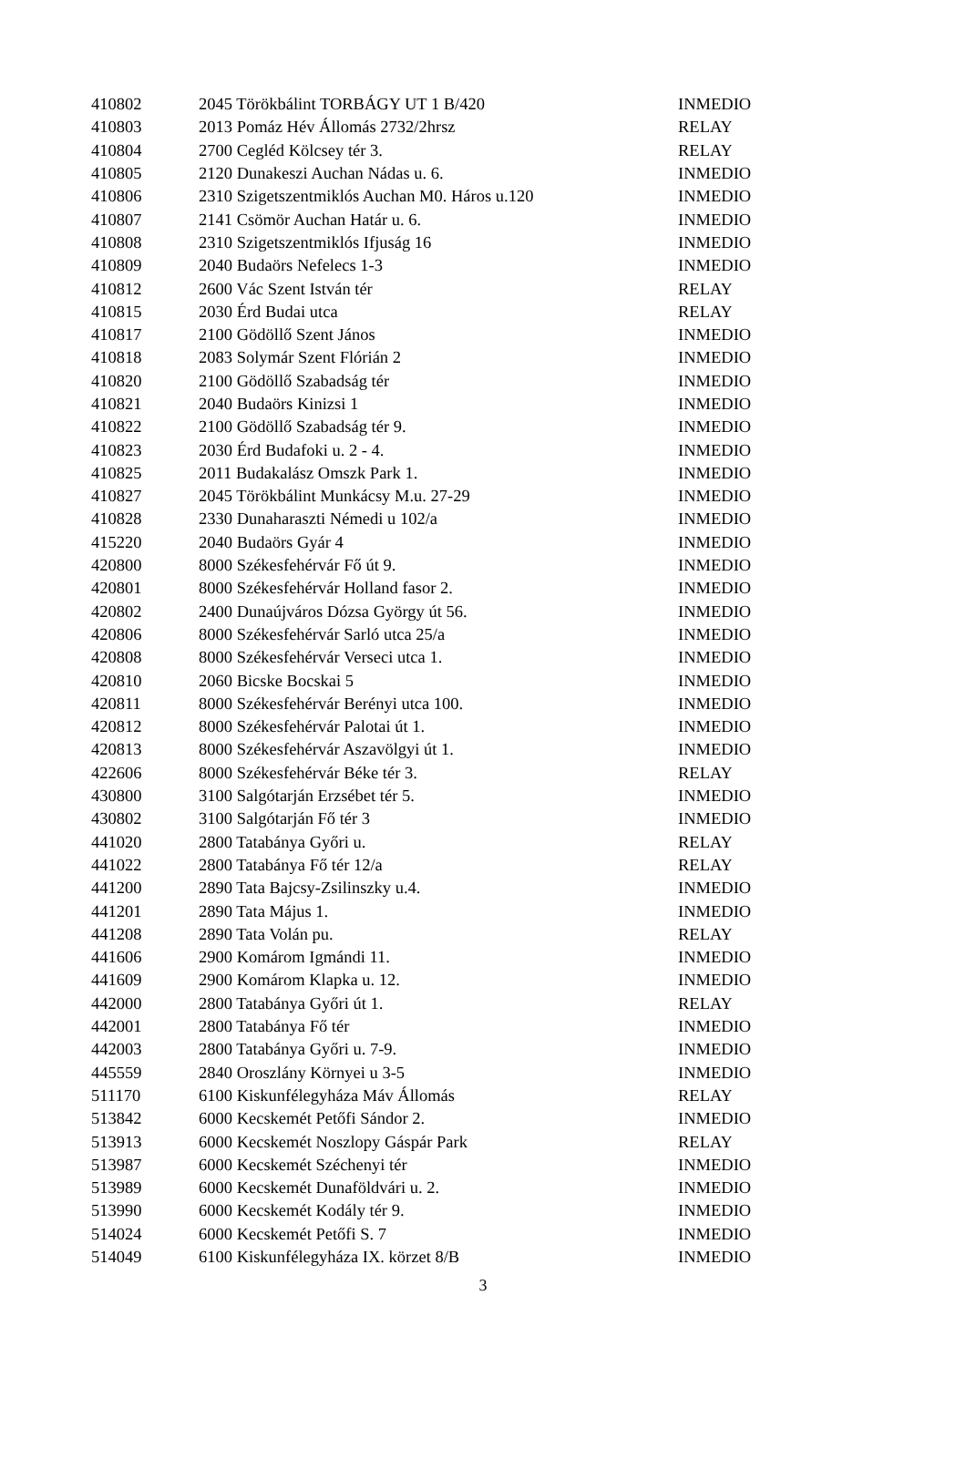| 410802 | 2045 Törökbálint TORBÁGY UT 1 B/420 | INMEDIO |
| 410803 | 2013 Pomáz Hév Állomás 2732/2hrsz | RELAY |
| 410804 | 2700 Cegléd Kölcsey tér 3. | RELAY |
| 410805 | 2120 Dunakeszi Auchan Nádas u. 6. | INMEDIO |
| 410806 | 2310 Szigetszentmiklós Auchan M0. Háros u.120 | INMEDIO |
| 410807 | 2141 Csömör Auchan Határ u. 6. | INMEDIO |
| 410808 | 2310 Szigetszentmiklós Ifjuság 16 | INMEDIO |
| 410809 | 2040 Budaörs Nefelecs 1-3 | INMEDIO |
| 410812 | 2600 Vác Szent István tér | RELAY |
| 410815 | 2030 Érd Budai utca | RELAY |
| 410817 | 2100 Gödöllő Szent János | INMEDIO |
| 410818 | 2083 Solymár Szent Flórián 2 | INMEDIO |
| 410820 | 2100 Gödöllő Szabadság tér | INMEDIO |
| 410821 | 2040 Budaörs Kinizsi 1 | INMEDIO |
| 410822 | 2100 Gödöllő Szabadság tér 9. | INMEDIO |
| 410823 | 2030 Érd Budafoki u. 2 - 4. | INMEDIO |
| 410825 | 2011 Budakalász Omszk Park 1. | INMEDIO |
| 410827 | 2045 Törökbálint Munkácsy M.u. 27-29 | INMEDIO |
| 410828 | 2330 Dunaharaszti Némedi u 102/a | INMEDIO |
| 415220 | 2040 Budaörs Gyár 4 | INMEDIO |
| 420800 | 8000 Székesfehérvár Fő út 9. | INMEDIO |
| 420801 | 8000 Székesfehérvár Holland fasor 2. | INMEDIO |
| 420802 | 2400 Dunaújváros Dózsa György út 56. | INMEDIO |
| 420806 | 8000 Székesfehérvár Sarló utca 25/a | INMEDIO |
| 420808 | 8000 Székesfehérvár Verseci utca 1. | INMEDIO |
| 420810 | 2060 Bicske Bocskai 5 | INMEDIO |
| 420811 | 8000 Székesfehérvár Berényi utca 100. | INMEDIO |
| 420812 | 8000 Székesfehérvár Palotai út 1. | INMEDIO |
| 420813 | 8000 Székesfehérvár Aszavölgyi út 1. | INMEDIO |
| 422606 | 8000 Székesfehérvár Béke tér 3. | RELAY |
| 430800 | 3100 Salgótarján Erzsébet tér 5. | INMEDIO |
| 430802 | 3100 Salgótarján Fő tér 3 | INMEDIO |
| 441020 | 2800 Tatabánya Győri u. | RELAY |
| 441022 | 2800 Tatabánya Fő tér 12/a | RELAY |
| 441200 | 2890 Tata Bajcsy-Zsilinszky u.4. | INMEDIO |
| 441201 | 2890 Tata Május 1. | INMEDIO |
| 441208 | 2890 Tata Volán pu. | RELAY |
| 441606 | 2900 Komárom Igmándi 11. | INMEDIO |
| 441609 | 2900 Komárom Klapka u. 12. | INMEDIO |
| 442000 | 2800 Tatabánya Győri út 1. | RELAY |
| 442001 | 2800 Tatabánya Fő tér | INMEDIO |
| 442003 | 2800 Tatabánya Győri u. 7-9. | INMEDIO |
| 445559 | 2840 Oroszlány Környei u 3-5 | INMEDIO |
| 511170 | 6100 Kiskunfélegyháza Máv Állomás | RELAY |
| 513842 | 6000 Kecskemét Petőfi Sándor 2. | INMEDIO |
| 513913 | 6000 Kecskemét Noszlopy Gáspár Park | RELAY |
| 513987 | 6000 Kecskemét Széchenyi tér | INMEDIO |
| 513989 | 6000 Kecskemét Dunaföldvári u. 2. | INMEDIO |
| 513990 | 6000 Kecskemét Kodály tér 9. | INMEDIO |
| 514024 | 6000 Kecskemét Petőfi S. 7 | INMEDIO |
| 514049 | 6100 Kiskunfélegyháza IX. körzet 8/B | INMEDIO |
3